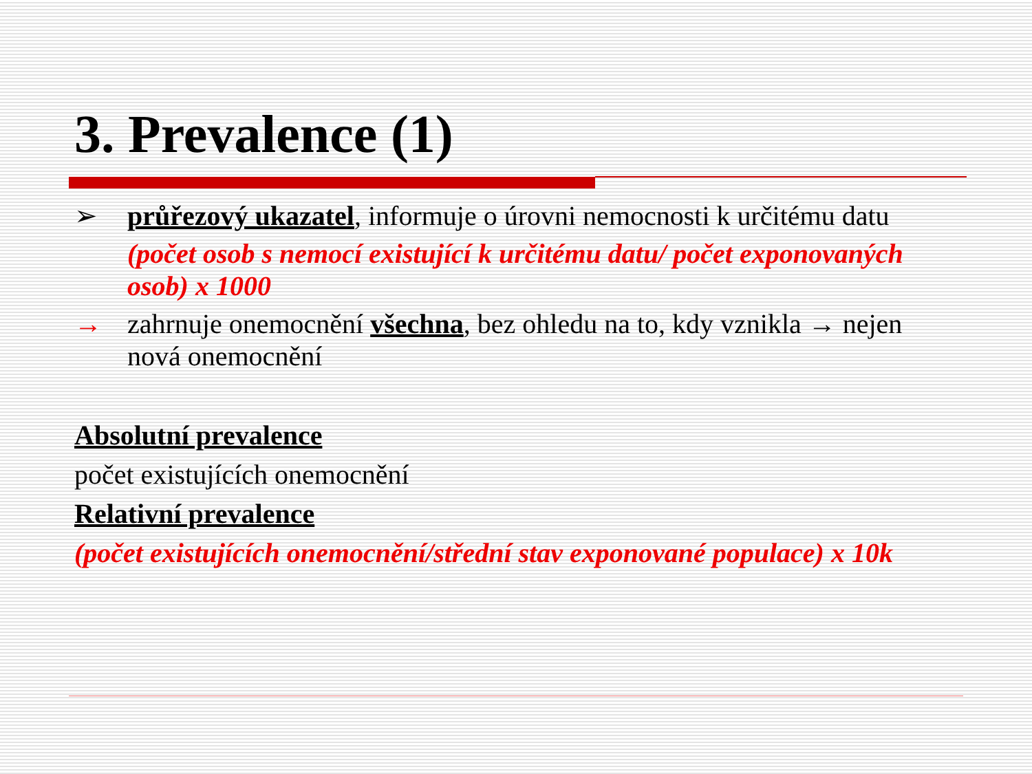3. Prevalence (1)
➢ průřezový ukazatel, informuje o úrovni nemocnosti k určitému datu
(počet osob s nemocí existující k určitému datu/ počet exponovaných osob) x 1000
→ zahrnuje onemocnění všechna, bez ohledu na to, kdy vznikla → nejen nová onemocnění
Absolutní prevalence
počet existujících onemocnění
Relativní prevalence
(počet existujících onemocnění/střední stav exponované populace) x 10k